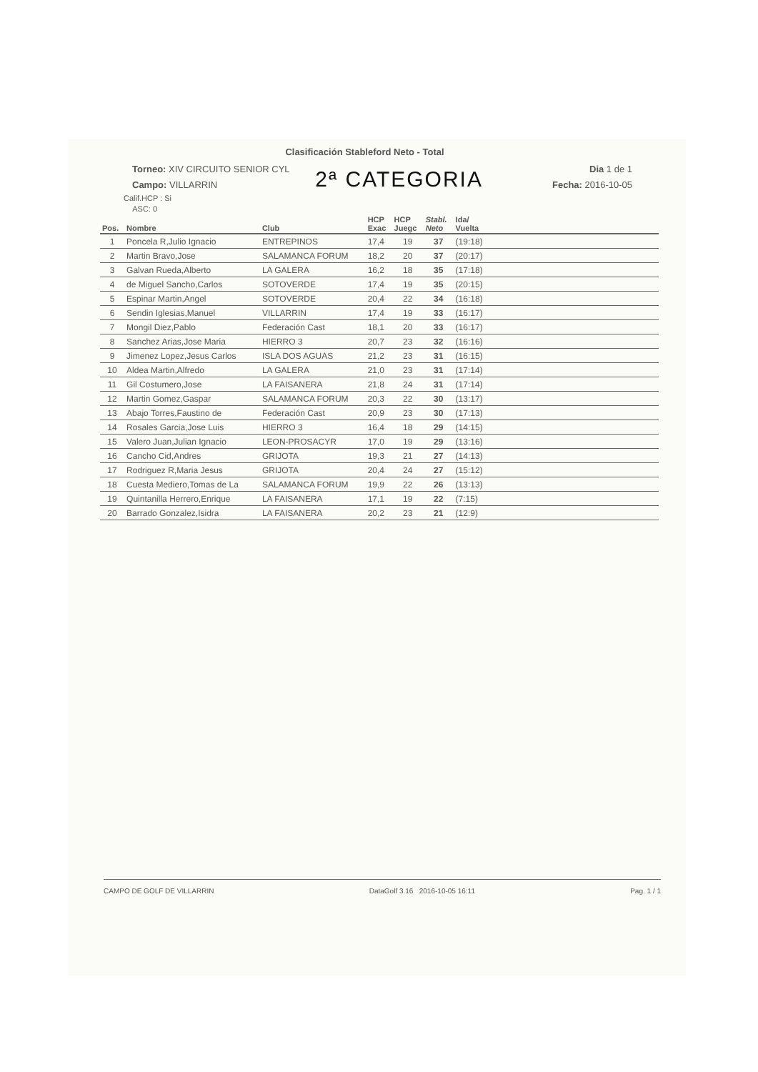Clasificación Stableford Neto - Total
Torneo: XIV CIRCUITO SENIOR CYL
Campo: VILLARRIN
2ª CATEGORIA
Dia 1 de 1
Fecha: 2016-10-05
Calif.HCP : Si
ASC: 0
| Pos. | Nombre | Club | HCP Exac | HCP Juegc | Stabl. Neto | Ida/ Vuelta | |
| --- | --- | --- | --- | --- | --- | --- | --- |
| 1 | Poncela R,Julio Ignacio | ENTREPINOS | 17,4 | 19 | 37 | (19:18) | |
| 2 | Martin Bravo,Jose | SALAMANCA FORUM | 18,2 | 20 | 37 | (20:17) | |
| 3 | Galvan Rueda,Alberto | LA GALERA | 16,2 | 18 | 35 | (17:18) | |
| 4 | de Miguel Sancho,Carlos | SOTOVERDE | 17,4 | 19 | 35 | (20:15) | |
| 5 | Espinar Martin,Angel | SOTOVERDE | 20,4 | 22 | 34 | (16:18) | |
| 6 | Sendin Iglesias,Manuel | VILLARRIN | 17,4 | 19 | 33 | (16:17) | |
| 7 | Mongil Diez,Pablo | Federación Cast | 18,1 | 20 | 33 | (16:17) | |
| 8 | Sanchez Arias,Jose Maria | HIERRO 3 | 20,7 | 23 | 32 | (16:16) | |
| 9 | Jimenez Lopez,Jesus Carlos | ISLA DOS AGUAS | 21,2 | 23 | 31 | (16:15) | |
| 10 | Aldea Martin,Alfredo | LA GALERA | 21,0 | 23 | 31 | (17:14) | |
| 11 | Gil Costumero,Jose | LA FAISANERA | 21,8 | 24 | 31 | (17:14) | |
| 12 | Martin Gomez,Gaspar | SALAMANCA FORUM | 20,3 | 22 | 30 | (13:17) | |
| 13 | Abajo Torres,Faustino de | Federación Cast | 20,9 | 23 | 30 | (17:13) | |
| 14 | Rosales Garcia,Jose Luis | HIERRO 3 | 16,4 | 18 | 29 | (14:15) | |
| 15 | Valero Juan,Julian Ignacio | LEON-PROSACYR | 17,0 | 19 | 29 | (13:16) | |
| 16 | Cancho Cid,Andres | GRIJOTA | 19,3 | 21 | 27 | (14:13) | |
| 17 | Rodriguez R,Maria Jesus | GRIJOTA | 20,4 | 24 | 27 | (15:12) | |
| 18 | Cuesta Mediero,Tomas de La | SALAMANCA FORUM | 19,9 | 22 | 26 | (13:13) | |
| 19 | Quintanilla Herrero,Enrique | LA FAISANERA | 17,1 | 19 | 22 | (7:15) | |
| 20 | Barrado Gonzalez,Isidra | LA FAISANERA | 20,2 | 23 | 21 | (12:9) | |
CAMPO DE GOLF DE VILLARRIN DataGolf 3.16 2016-10-05 16:11 Pag. 1 / 1